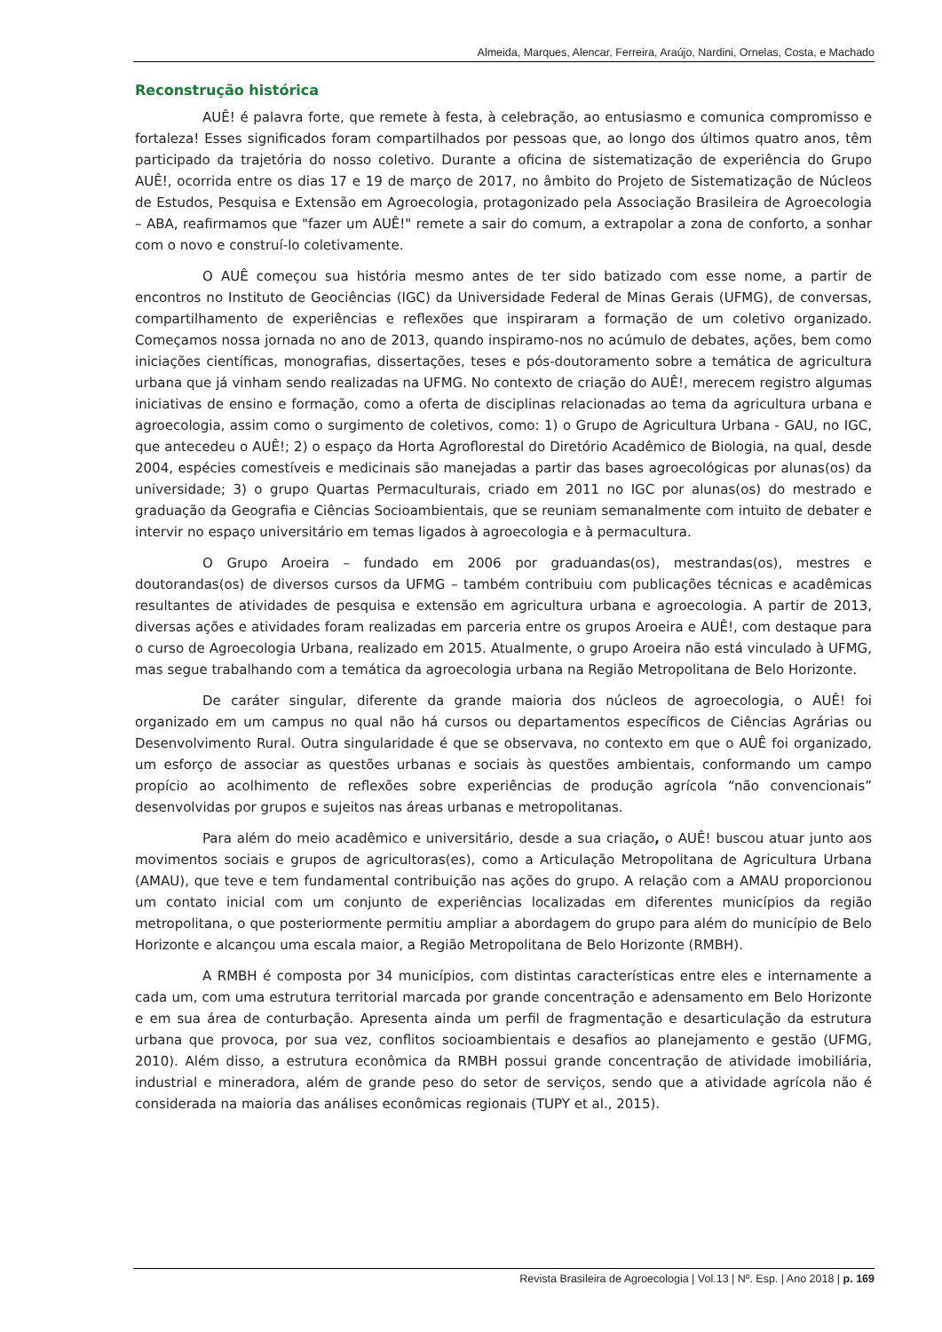Almeida, Marques, Alencar, Ferreira, Araújo, Nardini, Ornelas, Costa, e Machado
Reconstrução histórica
AUÊ! é palavra forte, que remete à festa, à celebração, ao entusiasmo e comunica compromisso e fortaleza! Esses significados foram compartilhados por pessoas que, ao longo dos últimos quatro anos, têm participado da trajetória do nosso coletivo. Durante a oficina de sistematização de experiência do Grupo AUÊ!, ocorrida entre os dias 17 e 19 de março de 2017, no âmbito do Projeto de Sistematização de Núcleos de Estudos, Pesquisa e Extensão em Agroecologia, protagonizado pela Associação Brasileira de Agroecologia – ABA, reafirmamos que "fazer um AUÊ!" remete a sair do comum, a extrapolar a zona de conforto, a sonhar com o novo e construí-lo coletivamente.
O AUÊ começou sua história mesmo antes de ter sido batizado com esse nome, a partir de encontros no Instituto de Geociências (IGC) da Universidade Federal de Minas Gerais (UFMG), de conversas, compartilhamento de experiências e reflexões que inspiraram a formação de um coletivo organizado. Começamos nossa jornada no ano de 2013, quando inspiramo-nos no acúmulo de debates, ações, bem como iniciações científicas, monografias, dissertações, teses e pós-doutoramento sobre a temática de agricultura urbana que já vinham sendo realizadas na UFMG. No contexto de criação do AUÊ!, merecem registro algumas iniciativas de ensino e formação, como a oferta de disciplinas relacionadas ao tema da agricultura urbana e agroecologia, assim como o surgimento de coletivos, como: 1) o Grupo de Agricultura Urbana - GAU, no IGC, que antecedeu o AUÊ!; 2) o espaço da Horta Agroflorestal do Diretório Acadêmico de Biologia, na qual, desde 2004, espécies comestíveis e medicinais são manejadas a partir das bases agroecológicas por alunas(os) da universidade; 3) o grupo Quartas Permaculturais, criado em 2011 no IGC por alunas(os) do mestrado e graduação da Geografia e Ciências Socioambientais, que se reuniam semanalmente com intuito de debater e intervir no espaço universitário em temas ligados à agroecologia e à permacultura.
O Grupo Aroeira – fundado em 2006 por graduandas(os), mestrandas(os), mestres e doutorandas(os) de diversos cursos da UFMG – também contribuiu com publicações técnicas e acadêmicas resultantes de atividades de pesquisa e extensão em agricultura urbana e agroecologia. A partir de 2013, diversas ações e atividades foram realizadas em parceria entre os grupos Aroeira e AUÊ!, com destaque para o curso de Agroecologia Urbana, realizado em 2015. Atualmente, o grupo Aroeira não está vinculado à UFMG, mas segue trabalhando com a temática da agroecologia urbana na Região Metropolitana de Belo Horizonte.
De caráter singular, diferente da grande maioria dos núcleos de agroecologia, o AUÊ! foi organizado em um campus no qual não há cursos ou departamentos específicos de Ciências Agrárias ou Desenvolvimento Rural. Outra singularidade é que se observava, no contexto em que o AUÊ foi organizado, um esforço de associar as questões urbanas e sociais às questões ambientais, conformando um campo propício ao acolhimento de reflexões sobre experiências de produção agrícola “não convencionais” desenvolvidas por grupos e sujeitos nas áreas urbanas e metropolitanas.
Para além do meio acadêmico e universitário, desde a sua criação, o AUÊ! buscou atuar junto aos movimentos sociais e grupos de agricultoras(es), como a Articulação Metropolitana de Agricultura Urbana (AMAU), que teve e tem fundamental contribuição nas ações do grupo. A relação com a AMAU proporcionou um contato inicial com um conjunto de experiências localizadas em diferentes municípios da região metropolitana, o que posteriormente permitiu ampliar a abordagem do grupo para além do município de Belo Horizonte e alcançou uma escala maior, a Região Metropolitana de Belo Horizonte (RMBH).
A RMBH é composta por 34 municípios, com distintas características entre eles e internamente a cada um, com uma estrutura territorial marcada por grande concentração e adensamento em Belo Horizonte e em sua área de conturbação. Apresenta ainda um perfil de fragmentação e desarticulação da estrutura urbana que provoca, por sua vez, conflitos socioambientais e desafios ao planejamento e gestão (UFMG, 2010). Além disso, a estrutura econômica da RMBH possui grande concentração de atividade imobiliária, industrial e mineradora, além de grande peso do setor de serviços, sendo que a atividade agrícola não é considerada na maioria das análises econômicas regionais (TUPY et al., 2015).
Revista Brasileira de Agroecologia | Vol.13 | Nº. Esp. | Ano 2018 | p. 169